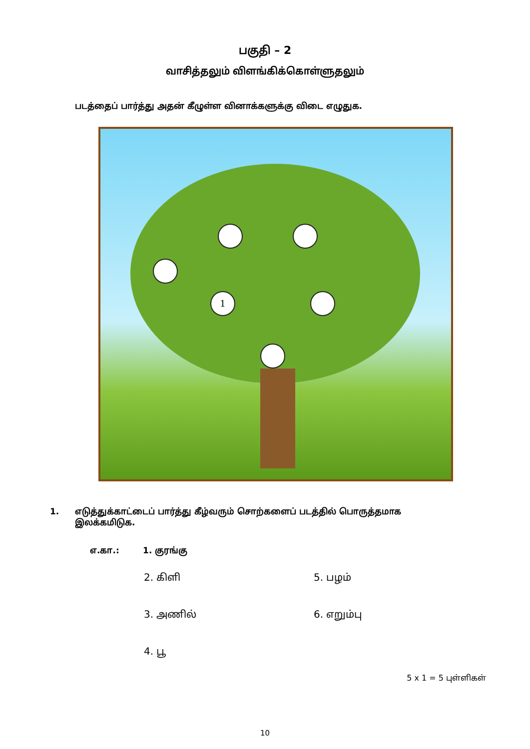பகுதி – 2
வாசித்தலும் விளங்கிக்கொள்ளுதலும்
படத்தைப் பார்த்து அதன் கீழுள்ள வினாக்களுக்கு விடை எழுதுக.
1
1. எடுத்துக்காட்டைப் பார்த்து கீழ்வரும் சொற்களைப் படத்தில் பொருத்தமாக
இலக்கமிடுக.
எ.கா.: 1. குரங்கு
2. கிளி
5. பழம்
3. அணில்
6. எறும்பு
4. பூ
5 x 1 = 5 புள்ளிகள்
10